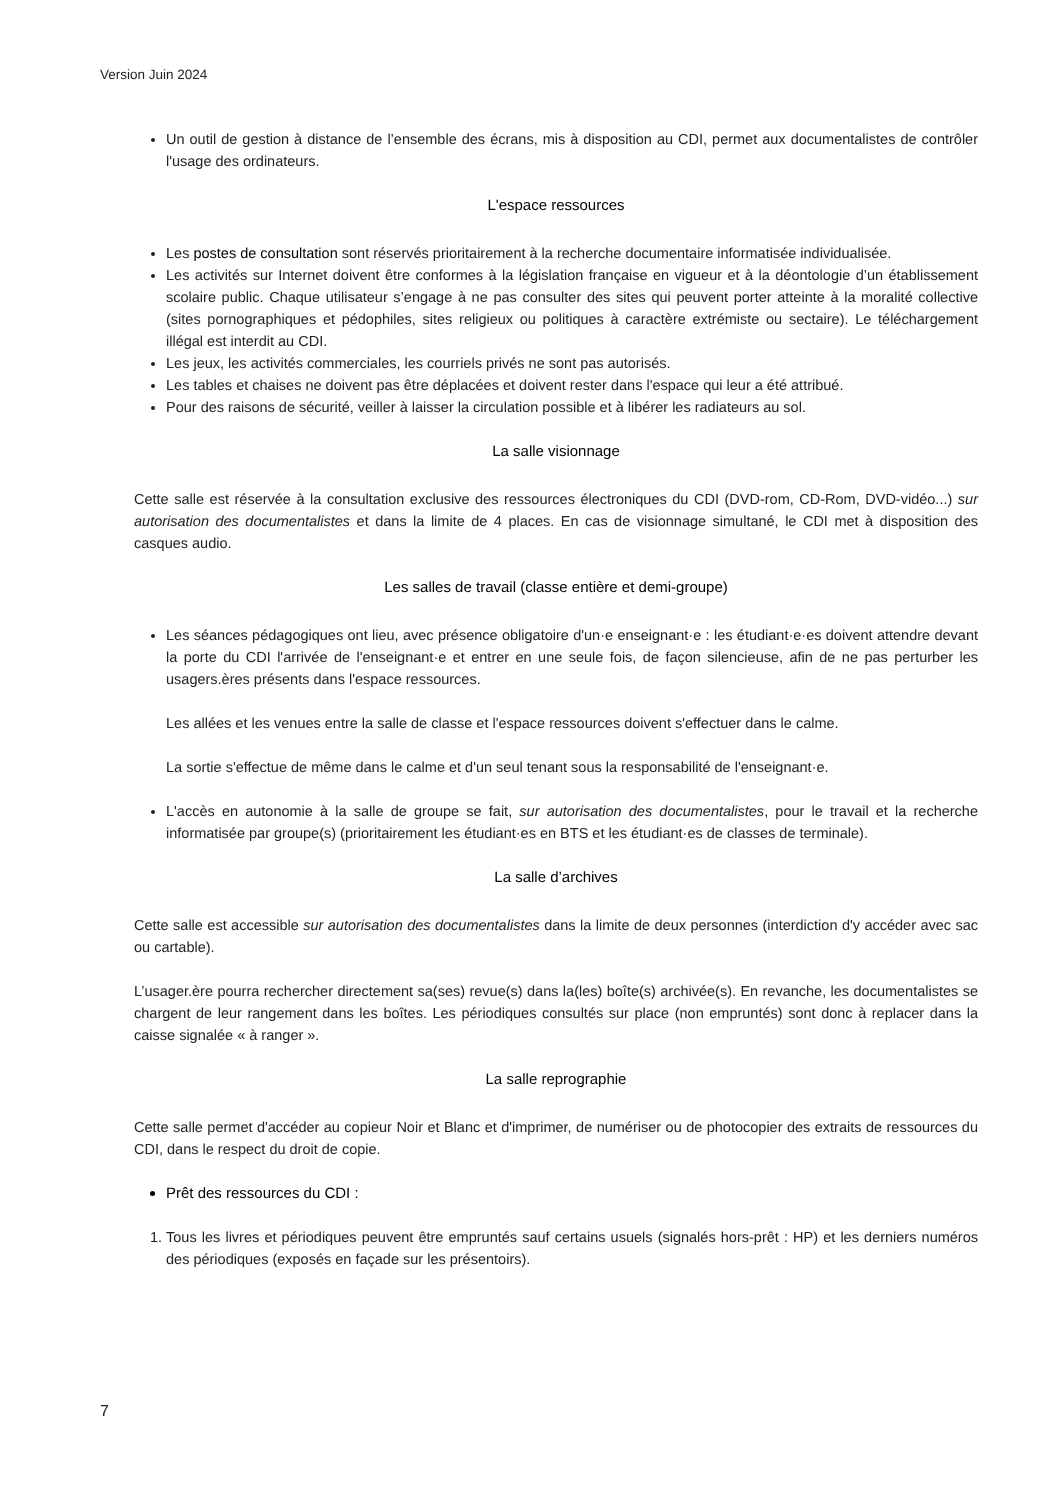Version Juin 2024
Un outil de gestion à distance de l’ensemble des écrans, mis à disposition au CDI, permet aux documentalistes de contrôler l'usage des ordinateurs.
L'espace ressources
Les postes de consultation sont réservés prioritairement à la recherche documentaire informatisée individualisée.
Les activités sur Internet doivent être conformes à la législation française en vigueur et à la déontologie d’un établissement scolaire public. Chaque utilisateur s’engage à ne pas consulter des sites qui peuvent porter atteinte à la moralité collective (sites pornographiques et pédophiles, sites religieux ou politiques à caractère extrémiste ou sectaire). Le téléchargement illégal est interdit au CDI.
Les jeux, les activités commerciales, les courriels privés ne sont pas autorisés.
Les tables et chaises ne doivent pas être déplacées et doivent rester dans l'espace qui leur a été attribué.
Pour des raisons de sécurité, veiller à laisser la circulation possible et à libérer les radiateurs au sol.
La salle visionnage
Cette salle est réservée à la consultation exclusive des ressources électroniques du CDI (DVD-rom, CD-Rom, DVD-vidéo...) sur autorisation des documentalistes et dans la limite de 4 places. En cas de visionnage simultané, le CDI met à disposition des casques audio.
Les salles de travail (classe entière et demi-groupe)
Les séances pédagogiques ont lieu, avec présence obligatoire d'un·e enseignant·e : les étudiant·e·es doivent attendre devant la porte du CDI l'arrivée de l'enseignant·e et entrer en une seule fois, de façon silencieuse, afin de ne pas perturber les usagers.ères présents dans l'espace ressources.
Les allées et les venues entre la salle de classe et l'espace ressources doivent s'effectuer dans le calme.
La sortie s'effectue de même dans le calme et d'un seul tenant sous la responsabilité de l'enseignant·e.
L'accès en autonomie à la salle de groupe se fait, sur autorisation des documentalistes, pour le travail et la recherche informatisée par groupe(s) (prioritairement les étudiant·es en BTS et les étudiant·es de classes de terminale).
La salle d’archives
Cette salle est accessible sur autorisation des documentalistes dans la limite de deux personnes (interdiction d'y accéder avec sac ou cartable).
L’usager.ère pourra rechercher directement sa(ses) revue(s) dans la(les) boîte(s) archivée(s). En revanche, les documentalistes se chargent de leur rangement dans les boîtes. Les périodiques consultés sur place (non empruntés) sont donc à replacer dans la caisse signalée « à ranger ».
La salle reprographie
Cette salle permet d'accéder au copieur Noir et Blanc et d'imprimer, de numériser ou de photocopier des extraits de ressources du CDI, dans le respect du droit de copie.
Prêt des ressources du CDI :
1. Tous les livres et périodiques peuvent être empruntés sauf certains usuels (signalés hors-prêt : HP) et les derniers numéros des périodiques (exposés en façade sur les présentoirs).
7